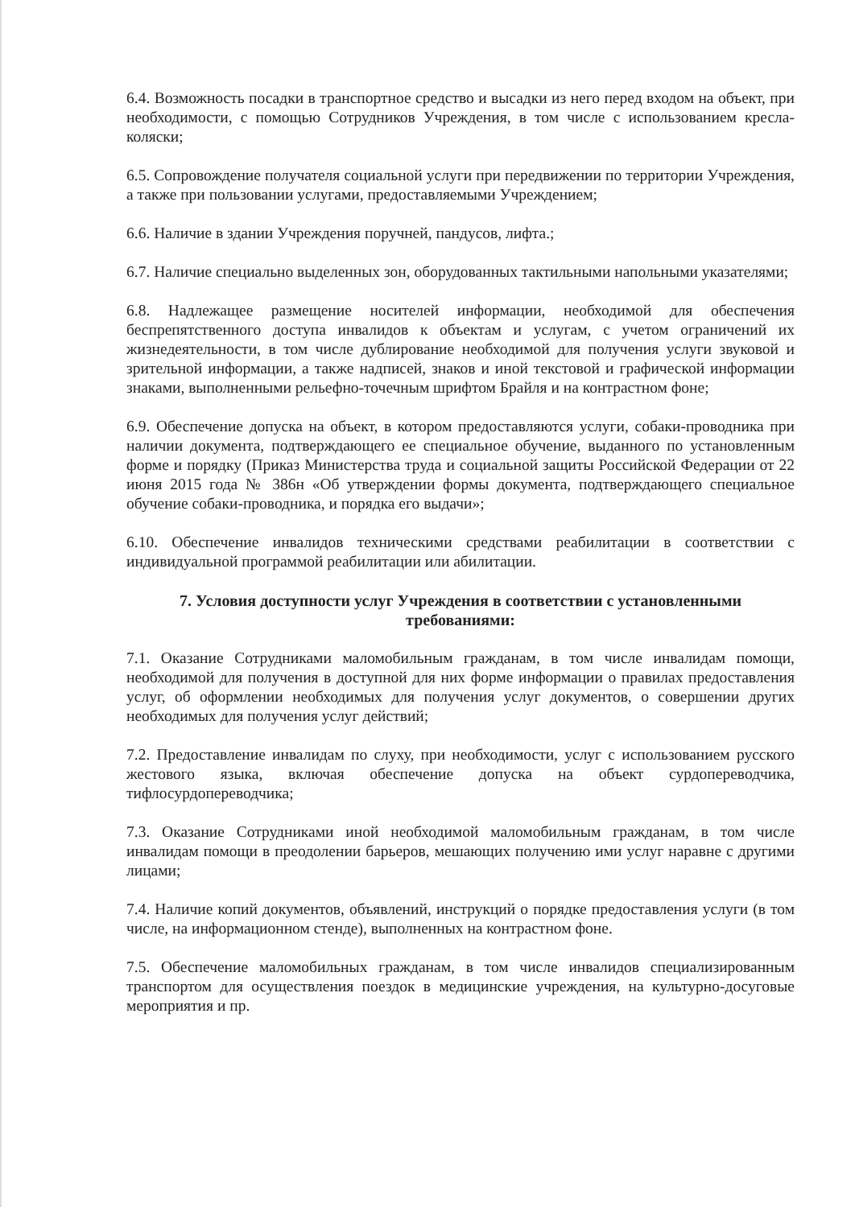6.4. Возможность посадки в транспортное средство и высадки из него перед входом на объект, при необходимости, с помощью Сотрудников Учреждения, в том числе с использованием кресла-коляски;
6.5. Сопровождение получателя социальной услуги при передвижении по территории Учреждения, а также при пользовании услугами, предоставляемыми Учреждением;
6.6. Наличие в здании Учреждения поручней, пандусов, лифта.;
6.7. Наличие специально выделенных зон, оборудованных тактильными напольными указателями;
6.8. Надлежащее размещение носителей информации, необходимой для обеспечения беспрепятственного доступа инвалидов к объектам и услугам, с учетом ограничений их жизнедеятельности, в том числе дублирование необходимой для получения услуги звуковой и зрительной информации, а также надписей, знаков и иной текстовой и графической информации знаками, выполненными рельефно-точечным шрифтом Брайля и на контрастном фоне;
6.9. Обеспечение допуска на объект, в котором предоставляются услуги, собаки-проводника при наличии документа, подтверждающего ее специальное обучение, выданного по установленным форме и порядку (Приказ Министерства труда и социальной защиты Российской Федерации от 22 июня 2015 года № 386н «Об утверждении формы документа, подтверждающего специальное обучение собаки-проводника, и порядка его выдачи»;
6.10. Обеспечение инвалидов техническими средствами реабилитации в соответствии с индивидуальной программой реабилитации или абилитации.
7. Условия доступности услуг Учреждения в соответствии с установленными требованиями:
7.1. Оказание Сотрудниками маломобильным гражданам, в том числе инвалидам помощи, необходимой для получения в доступной для них форме информации о правилах предоставления услуг, об оформлении необходимых для получения услуг документов, о совершении других необходимых для получения услуг действий;
7.2. Предоставление инвалидам по слуху, при необходимости, услуг с использованием русского жестового языка, включая обеспечение допуска на объект сурдопереводчика, тифлосурдопереводчика;
7.3. Оказание Сотрудниками иной необходимой маломобильным гражданам, в том числе инвалидам помощи в преодолении барьеров, мешающих получению ими услуг наравне с другими лицами;
7.4. Наличие копий документов, объявлений, инструкций о порядке предоставления услуги (в том числе, на информационном стенде), выполненных на контрастном фоне.
7.5. Обеспечение маломобильных гражданам, в том числе инвалидов специализированным транспортом для осуществления поездок в медицинские учреждения, на культурно-досуговые мероприятия и пр.